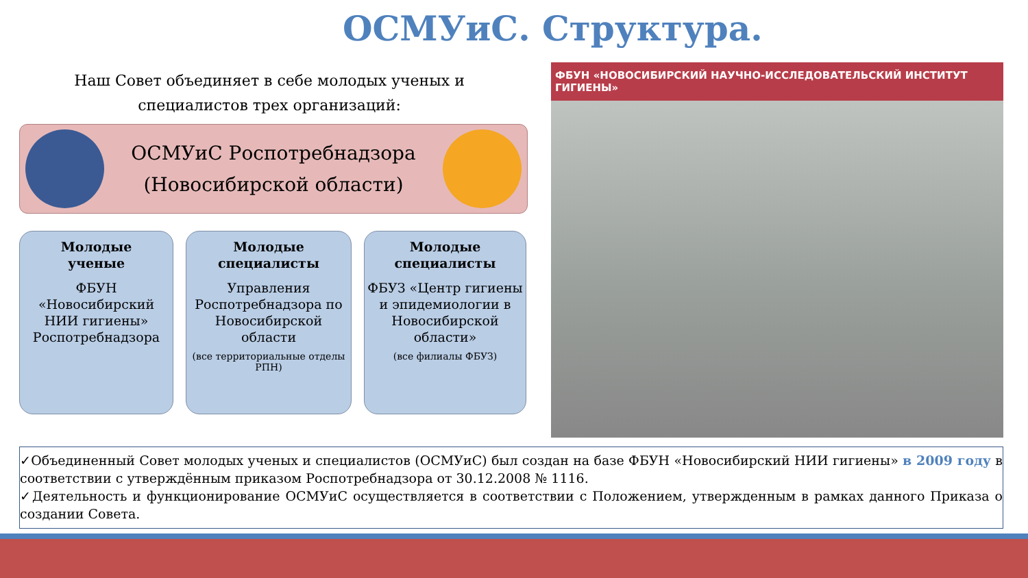ОСМУиС. Структура.
Наш Совет объединяет в себе молодых ученых и специалистов трех организаций:
ОСМУиС Роспотребнадзора
(Новосибирской области)
Молодые
ученые
ФБУН «Новосибирский НИИ гигиены» Роспотребнадзора
Молодые
специалисты
Управления Роспотребнадзора по Новосибирской области
(все территориальные отделы РПН)
Молодые
специалисты
ФБУЗ «Центр гигиены и эпидемиологии в Новосибирской области»
(все филиалы ФБУЗ)
ФБУН «НОВОСИБИРСКИЙ НАУЧНО-ИССЛЕДОВАТЕЛЬСКИЙ ИНСТИТУТ ГИГИЕНЫ»
✓Объединенный Совет молодых ученых и специалистов (ОСМУиС) был создан на базе ФБУН «Новосибирский НИИ гигиены» в 2009 году в соответствии с утверждённым приказом Роспотребнадзора от 30.12.2008 № 1116.
✓Деятельность и функционирование ОСМУиС осуществляется в соответствии с Положением, утвержденным в рамках данного Приказа о создании Совета.